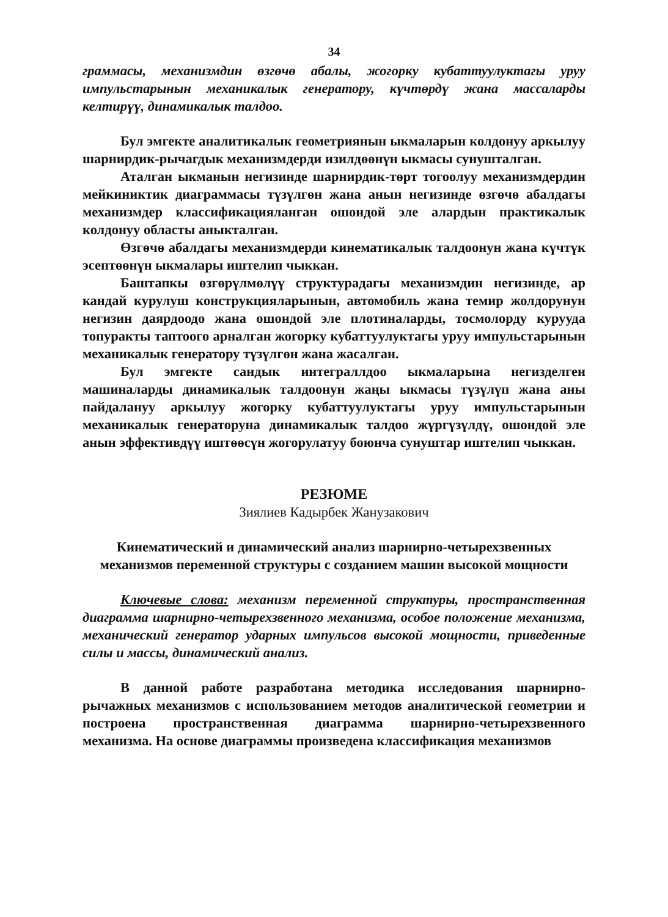34
граммасы, механизмдин өзгөчө абалы, жогорку кубаттуулуктагы уруу импульстарынын механикалык генератору, күчтөрдү жана массаларды келтирүү, динамикалык талдоо.
Бул эмгекте аналитикалык геометриянын ыкмаларын колдонуу аркылуу шарнирдик-рычагдык механизмдерди изилдөөнүн ыкмасы сунушталган.
Аталган ыкманын негизинде шарнирдик-төрт тогоолуу механизмдердин мейкиниктик диаграммасы түзүлгөн жана анын негизинде өзгөчө абалдагы механизмдер классификацияланган ошондой эле алардын практикалык колдонуу областы аныкталган.
Өзгөчө абалдагы механизмдерди кинематикалык талдоонун жана күчтүк эсептөөнүн ыкмалары иштелип чыккан.
Баштапкы өзгөрүлмөлүү структурадагы механизмдин негизинде, ар кандай курулуш конструкцияларынын, автомобиль жана темир жолдорунун негизин даярдоодо жана ошондой эле плотиналарды, тосмолорду курууда топуракты таптоого арналган жогорку кубаттуулуктагы уруу импульстарынын механикалык генератору түзүлгөн жана жасалган.
Бул эмгекте сандык интеграллдоо ыкмаларына негизделген машиналарды динамикалык талдоонун жаңы ыкмасы түзүлүп жана аны пайдалануу аркылуу жогорку кубаттуулуктагы уруу импульстарынын механикалык генераторуна динамикалык талдоо жүргүзүлдү, ошондой эле анын эффективдүү иштөөсүн жогорулатуу боюнча сунуштар иштелип чыккан.
РЕЗЮМЕ
Зиялиев Кадырбек Жанузакович
Кинематический и динамический анализ шарнирно-четырехзвенных механизмов переменной структуры с созданием машин высокой мощности
Ключевые слова: механизм переменной структуры, пространственная диаграмма шарнирно-четырехзвенного механизма, особое положение механизма, механический генератор ударных импульсов высокой мощности, приведенные силы и массы, динамический анализ.
В данной работе разработана методика исследования шарнирно-рычажных механизмов с использованием методов аналитической геометрии и построена пространственная диаграмма шарнирно-четырехзвенного механизма. На основе диаграммы произведена классификация механизмов